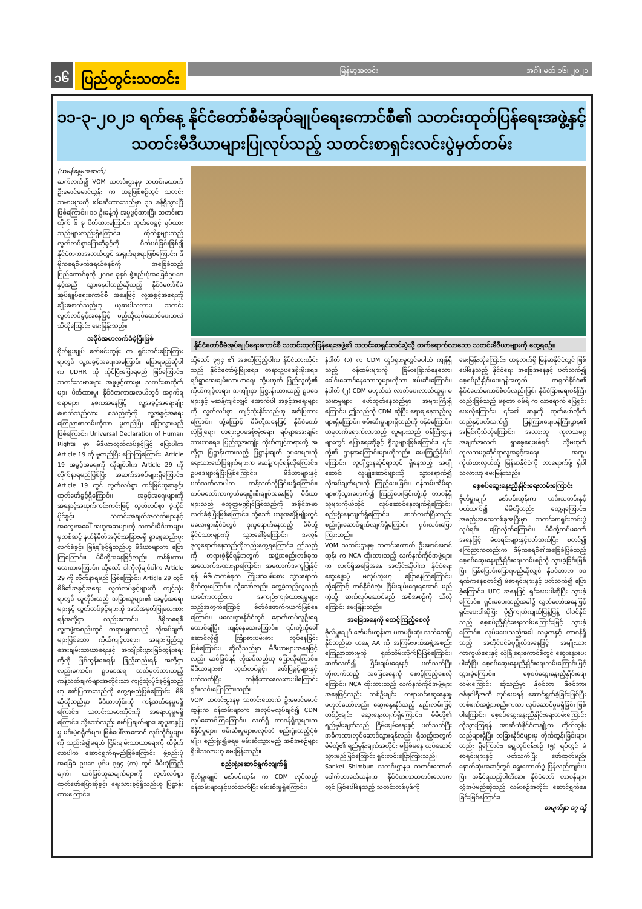၁၆ ပြည်တွင်းသတင်း
မြန်မာ့အလင်း အင်္ဂါ၊ မတ် ၁၆၊ ၂၀၂၁
၁၁-၃-၂၀၂၁ ရက်နေ့ နိုင်ငံတော်စီမံအုပ်ချုပ်ရေးကောင်စီ၏ သတင်းထုတ်ပြန်ရေးအဖွဲ့နှင့်
သတင်းမီဒီယာများပြုလုပ်သည့် သတင်းစာရှင်းလင်းပွဲမှတ်တမ်း
(ယမန်နေ့မှအဆက်)
ဆက်လက်၍ VOM သတင်းဌာနမှ သတင်းထောက် ဦးမောင်မောင်ထွန်း က ယခုဖြစ်စဉ်တွင် သတင်းသမားများကို ဖမ်းဆီးထားသည်မှာ ၃၀ ခန့်ရှိသွားပြီ ဖြစ်ကြောင်း၊ ၁၀ ဦးခန့်ကို အမှုဖွင့်ထားပြီး သတင်းစာတိုက် ၆ ခု ပိတ်ထားကြောင်း၊ ထုတ်ဝေခွင့် ရုပ်ထားသည်များလည်းရှိကြောင်း၊ ထိုကိစ္စများသည် လွတ်လပ်စွာပြောဆိုခွင့်ကို ပိတ်ပင်ခြင်းဖြစ်၍ နိုင်ငံတကာအလယ်တွင် အရှက်ရစရာဖြစ်ကြောင်း၊ ဒီမိုကရေစီဖက်ဒရယ်စနစ်ကို အခြေခံသည့် ပြည်ထောင်စုကို ၂၀၀၈ ခုနှစ် ဖွဲ့စည်းပုံအခြေခံဥပဒေနှင့်အညီ သွားနေပါသည်ဆိုသည့် နိုင်ငံတော်စီမံအုပ်ချုပ်ရေးကောင်စီ အနေဖြင့် လူ့အခွင့်အရေးကို ချိုးဖောက်သည်ဟု ယူဆပါသလား၊ သတင်းလွတ်လပ်ခွင့်အနေဖြင့် မည်သို့လုပ်ဆောင်ပေးသလဲ သိလိုကြောင်း မေးမြန်းသည်။
အခိုင်အမာလက်ခံခဲ့ပြီးဖြစ်
ဗိုလ်မှူးချုပ် ဇော်မင်းထွန်း က ရှင်းလင်းပြောကြားရာတွင် လူ့အခွင့်အရေးအကြောင်း ပြောရမည်ဆိုပါက UDHR ကို ကိုင်ပြီးပြောရမည် ဖြစ်ကြောင်း၊ သတင်းသမားများ အမှုဖွင့်ထားမှု၊ သတင်းစာတိုက်များ ပိတ်ထားမှု၊ နိုင်ငံတကာအလယ်တွင် အရှက်ရစရာများ၊ နစကအနေဖြင့် လူ့အခွင့်အရေးချိုးဖောက်သည်လား စသည်တို့ကို လူ့အခွင့်အရေးကြေညာစာတမ်းကိုသာ မှုတည်ပြီး ပြောသွားမည်ဖြစ်ကြောင်း၊ Universal Declaration of Human Rights မှာ မီဒီယာလွတ်လပ်ခွင့်ဖြင့် ပြောပါက Article 19 ကို မှုတည်ပြီး ပြောကြကြောင်း၊ Article 19 အခွင့်အရေးကို လိုချင်ပါက Article 29 ကို လိုက်နာရမည်ဖြစ်ပြီး အဆက်အစပ်များရှိကြောင်း၊ Article 19 တွင် လွတ်လပ်စွာ ထင်မြင်ယူဆခွင့်၊ ထုတ်ဖော်ခွင့်ရှိကြောင်း၊ အခွင့်အရေးများကို အနှောင့်အယှက်ကင်းကင်းဖြင့် လွတ်လပ်စွာ စွဲကိုင်ပိုင်ခွင့်၊ သတင်းအချက်အလက်များနှင့် အတွေးအခေါ် အယူအဆများကို သတင်းမီဒီယာများမှတစ်ဆင့် နယ်နိမိတ်အပိုင်းအခြားမရှိ ရှာဖွေဆည်းပူးလက်ခံခွင့်၊ ဖြန့်ချိခွင့်ရှိသည်ဟု မီဒီယာများက ပြောကြကြောင်း၊ မိမိတို့အနေဖြင့်လည်း တန်ဖိုးထားလေးစားကြောင်း၊ သို့သော် ဒါကိုလိုချင်ပါက Article 29 ကို လိုက်နာရမည် ဖြစ်ကြောင်း၊ Article 29 တွင် မိမိ၏အခွင့်အရေး လွတ်လပ်ခွင့်များကို ကျင့်သုံးရာတွင် လူတိုင်းသည် အခြားသူများ၏ အခွင့်အရေးများနှင့် လွတ်လပ်ခွင့်များကို အသိအမှတ်ပြုလေးစားရန်အလို့ငှာ လည်းကောင်း၊ ဒီမိုကရေစီ လူ့အဖွဲ့အစည်းတွင် တရားမျှတသည့် လိုအပ်ချက်များဖြစ်သော ကိုယ်ကျင့်တရား၊ အများပြည်သူအေးချမ်းသာယာရေးနှင့် အကျိုးစီးပွားဖြစ်ထွန်းရေးတို့ကို ဖြစ်ထွန်းစေရန်၊ ဖြည့်ဆည်းရန် အလို့ငှာလည်းကောင်း၊ ဥပဒေအရ သတ်မှတ်ထားသည့် ကန့်သတ်ချက်များအတိုင်းသာ ကျင့်သုံးပိုင်ခွင့်ရှိသည်ဟု ဖော်ပြထားသည်ကို တွေ့ရမည်ဖြစ်ကြောင်း၊ မိမိဆိုလိုသည်မှာ မီဒီယာတိုင်းကို ကန့်သတ်နေမှုမရှိကြောင်း၊ သတင်းသမားတိုင်းကို အရေးယူမှုမရှိကြောင်း၊ သို့သော်လည်း ဖော်ပြချက်များ၊ ဆူပူဆန္ဒပြမှု မင်းမဲ့စရိုက်များ ဖြစ်ပေါ်လာအောင် လုပ်ကိုင်မှုများကို သည်းခံ၍မရဘဲ ငြိမ်းချမ်းသာယာရေးကို ထိခိုက်လာပါက ဆောင်ရွက်ရမည်ဖြစ်ကြောင်း၊ ဖွဲ့စည်းပုံအခြေခံ ဥပဒေ ပုဒ်မ ၃၅၄ (က) တွင် မိမိယုံကြည်ချက်၊ ထင်မြင်ယူဆချက်များကို လွတ်လပ်စွာထုတ်ဖော်ပြောဆိုခွင့်၊ ရေးသားခွင့်ရှိသည်ဟု ပြဋ္ဌာန်းထားကြောင်း၊
နိုင်ငံတော်စီမံအုပ်ချုပ်ရေးကောင်စီ သတင်းထုတ်ပြန်ရေးအဖွဲ့၏ သတင်းစာရှင်းလင်းပွဲသို့ တက်ရောက်လာသော သတင်းမီဒီယာများကို တွေ့ရစဉ်။
သို့သော် ၃၅၄ ၏ အစတိုကြည့်ပါက နိုင်ငံသားတိုင်းသည် နိုင်ငံတော်ဖွံ့ဖြိုးရေး၊ တရားဥပဒေစိုးမိုးရေး၊ ရပ်ရွာအေးချမ်းသာယာရေး သို့မဟုတ် ပြည်သူတို့၏ ကိုယ်ကျင့်တရား အကျိုးငှာ ပြဋ္ဌာန်းထားသည့် ဥပဒေများနှင့် မဆန့်ကျင်လျှင် အောက်ပါ အခွင့်အရေးများကို လွတ်လပ်စွာ ကျင့်သုံးနိုင်သည်ဟု ဖော်ပြထားကြောင်း၊ ထို့ကြောင့် မိမိတို့အနေဖြင့် နိုင်ငံတော် လုံခြုံရေး၊ တရားဥပဒေစိုးမိုးရေး၊ ရပ်ရွာအေးချမ်းသာယာရေး၊ ပြည်သူ့အကျိုး ကိုယ်ကျင့်တရားတို့ အလို့ငှာ ပြဋ္ဌာန်းထားသည့် ပြဋ္ဌာန်းချက် ဥပဒေများကို ရေးသားဖော်ပြချက်များက မဆန့်ကျင်ရန်လိုကြောင်း၊ ဥပဒေများရှိပြီးဖြစ်ကြောင်း၊ မီဒီယာများနှင့် ပတ်သက်လာပါက ကန့်သတ်လိုခြင်းမရှိကြောင်း၊ တပ်မတော်ကာကွယ်ရေးဦးစီးချုပ်အနေဖြင့် မီဒီယာများသည် စတုတ္ထမဏ္ဍိုင်ဖြစ်သည်ကို အခိုင်အမာလက်ခံခဲ့ပြီးဖြစ်ကြောင်း၊ သို့သော် ယခုအချိန်မျိုးတွင် မလေးရှားနိုင်ငံတွင် ဒုက္ခရောက်နေသည့် မိမိတို့နိုင်ငံသားများကို သွားခေါ်ခဲ့ကြောင်း၊ အလွန်ဒုက္ခရောက်နေသည်ကိုလည်းတွေ့ရကြောင်း၊ ဤသည်ကို တရားစွဲနိုင်ရန်အတွက် အဖွဲ့အစည်းတစ်ခုက အထောက်အထားရှာကြောင်း၊ အထောက်အကူပြုနိုင်ရန် မီဒီယာတစ်ခုက ကြိုးစားပမ်းစား သွားရောက်ရိုက်ကူးကြောင်း၊ သို့သော်လည်း တွေ့ခဲ့သည့်လူသည် ယခင်ကတည်းက အကျဉ်းကျခံထားရမှုများသည့်အတွက်ကြောင့် စိတ်ဝဲဖောက်ဂယက်ဖြစ်နေကြောင်း၊ မလေးရှားနိုင်ငံတွင် နောက်ထပ်လူဦးရေထောင်ချီပြီး ကျန်နေသေးကြောင်း၊ ၎င်းတို့ကိုခေါ်ဆောင်လို၍ ကြိုးစားပမ်းစား လုပ်နေခြင်းဖြစ်ကြောင်း၊ ဆိုလိုသည်မှာ မီဒီယာများအနေဖြင့်လည်း ဆင်ခြင်ရန် လိုအပ်သည်ဟု ပြောလိုကြောင်း၊ မီဒီယာများ၏ လွတ်လပ်ခွင့်၊ ဖော်ပြခွင့်များနှင့်ပတ်သက်ပြီး တန်ဖိုးထားလေးစားပါကြောင်း ရှင်းလင်းပြောကြားသည်။
VOM သတင်းဌာနမှ သတင်းထောက် ဦးမောင်မောင်ထွန်းက ဝန်ထမ်းများက အလုပ်မလုပ်ချင်၍ CDM လုပ်ဆောင်ကြကြောင်း၊ လက်ရှိ တာဝန်ရှိသူများက ဖိနှိပ်မှုများ၊ ဖမ်းဆီးမှုများမလုပ်ဘဲ စည်းရုံးသည့်ပုံစံမျိုး၊ စည်းရုံး၍မရမှ ဖမ်းဆီးသွားမည့် အစီအစဉ်များရှိပါသလားဟု မေးမြန်းသည်။
စည်းရုံးဆောင်ရွက်လျက်ရှိ
ဗိုလ်မှူးချုပ် ဇော်မင်းထွန်း က CDM လုပ်သည့် ဝန်ထမ်းများနှင့်ပတ်သက်ပြီး ဖမ်းဆီးမှုရှိကြောင်း၊
နံပါတ် (၁) က CDM လှုပ်ရှားမှုတွင်မပါဘဲ ကျန်ရှိသည့် ဝန်ထမ်းများကို ခြိမ်းခြောက်နေသော၊ ခေါင်းဆောင်နေသောသူများကိုသာ ဖမ်းဆီးကြောင်း၊ နံပါတ် (၂) CDM မဟုတ်ဘဲ လာဘ်ပေးလာဘ်ယူမှု၊ မသမာမှုများ ဖော်ထုတ်နေသည်မှာ အများကြီးရှိကြောင်း၊ ဤသည်ကို CDM ဆိုပြီး ရောချနေသည့်လူများရှိကြောင်း၊ ဖမ်းဆီးမှုများရှိသည်ကို ဝန်ခံကြောင်း၊ ယခုတက်ရောက်လာသည့် လူများသည် ဝန်ကြီးဌာနများတွင် ပြောရေးဆိုခွင့် ရှိသူများဖြစ်ကြောင်း၊ ၎င်းတို့၏ ဌာနအကြောင်းများကိုလည်း မေးကြည့်နိုင်ပါကြောင်း၊ လူပျိုဌာနဆိုင်ရာတွင် ရှိနေသည့် အပျိုဆောင်၊ လူပျိုဆောင်များသို့ သွားရောက်၍ လိုအပ်ချက်များကို ကြည့်ပေးခြင်း၊ ဝန်ထမ်းအိမ်ရာများကိုသွားရောက်၍ ကြည့်ပေးခြင်းတို့ကို တာဝန်ရှိသူများကိုယ်တိုင် လုပ်ဆောင်နေလျက်ရှိကြောင်း၊ စည်းရုံးနေလျက်ရှိကြောင်း၊ ဆက်လက်ပြီးလည်း စည်းရုံးဆောင်ရွက်လျက်ရှိကြောင်း ရှင်းလင်းပြောကြားသည်။
VOM သတင်းဌာနမှ သတင်းထောက် ဦးမောင်မောင်ထွန်း က NCA ထိုးထားသည့် လက်နက်ကိုင်အဖွဲ့များက လက်ရှိအခြေအနေ အတိုင်းဆိုပါက နိုင်ငံရေးဆွေးနွေးပွဲ မလုပ်ဘူးဟု ပြောနေကြကြောင်း၊ ထို့ကြောင့် တစ်နိုင်ငံလုံး ငြိမ်းချမ်းရေးရအောင် မည်ကဲ့သို့ ဆက်လုပ်ဆောင်မည် အစီအစဉ်ကို သိလိုကြောင်း မေးမြန်းသည်။
အခြေအနေကို စောင့်ကြည့်စေလို
ဗိုလ်မှူးချုပ် ဇော်မင်းထွန်းက ပထမဦးဆုံး သက်သေပြနိုင်သည်မှာ ယနေ့ AA ကို အကြမ်းဖက်အဖွဲ့အစည်း ကြေညာထားမှုကို ရုတ်သိမ်းလိုက်ပြီဖြစ်ကြောင်း၊ ဆက်လက်၍ ငြိမ်းချမ်းရေးနှင့် ပတ်သက်ပြီး တိုးတက်သည့် အခြေအနေကို စောင့်ကြည့်စေလိုကြောင်း၊ NCA ထိုးထားသည့် လက်နက်ကိုင်အဖွဲ့များအနေဖြင့်လည်း တစ်ဦးချင်း တရားဝင်ဆွေးနွေးမှု မဟုတ်သော်လည်း ဆွေးနွေးနိုင်သည့် နည်းလမ်းဖြင့် တစ်ဦးချင်း ဆွေးနွေးလျက်ရှိကြောင်း၊ မိမိတို့၏ ရည်မှန်းချက်သည် ငြိမ်းချမ်းရေးနှင့် ပတ်သက်ပြီး အဓိကထားလုပ်ဆောင်သွားရန်လည်း ရှိသည့်အတွက် မိမိတို့၏ ရည်မှန်းချက်အတိုင်း မဖြစ်မနေ လုပ်ဆောင်သွားမည်ဖြစ်ကြောင်း ရှင်းလင်းပြောကြားသည်။
Sankei Shimbun သတင်းဌာနမှ သတင်းထောက် ဒေါက်တာဇော်သန်းက နိုင်ငံတကာသတင်းလောကတွင် ဖြစ်ပေါ်နေသည့် သတင်းတစ်ပုဒ်ကို
မေးမြန်းလိုကြောင်း၊ ယခုလက်ရှိ မြန်မာနိုင်ငံတွင် ဖြစ်ပေါ်နေသည့် နိုင်ငံရေး အခြေအနေနှင့် ပတ်သက်၍ စေ့စပ်ညှိနှိုင်းပေးရန်အတွက် တရုတ်နိုင်ငံ၏ နိုင်ငံတော်ကောင်စီဝင်လည်းဖြစ်၊ နိုင်ငံခြားရေးဝန်ကြီးလည်းဖြစ်သည့် မစ္စတာ ဝမ်ရိ က လာရောက် ဖြေရှင်းပေးလိုကြောင်း၊ ၎င်း၏ ဆန္ဒကို ထုတ်ဖော်လိုက်သည်နှင့်ပတ်သက်၍ ပြန်ကြားရေးဝန်ကြီးဌာန၏ အမြင်ကိုသိလိုကြောင်း၊ အလားတူ ကုလသမဂ္ဂ အချက်အလက် ရှာဖွေရေးမစ်ရှင် သို့မဟုတ် ကုလသမဂ္ဂဆိုင်ရာလူ့အခွင့်အရေး အထူးကိုယ်စားလှယ်တို့ မြန်မာနိုင်ငံကို လာရောက်ဖို့ ရှိပါသလားဟု မေးမြန်းသည်။
စေ့စပ်ဆွေးနွေးညှိနှိုင်းရေးလမ်းကြောင်း
ဗိုလ်မှူးချုပ် ဇော်မင်းထွန်းက ယင်းသတင်းနှင့် ပတ်သက်၍ မိမိတို့လည်း တွေ့ရကြောင်း၊ အစည်းအဝေးတစ်ခုအပြီးမှာ သတင်းစာရှင်းလင်းပွဲ လုပ်ရင်း ပြောလိုက်ကြောင်း၊ မိမိတို့တပ်မတော်အနေဖြင့် မဲစာရင်းများနှင့်ပတ်သက်ပြီး စတင်၍ ကြေညာကတည်းက ဒီမိုကရေစီ၏အခြေခံဖြစ်သည့် စေ့စပ်ဆွေးနွေးညှိနှိုင်းရေးလမ်းစဉ်ကို သွားခဲ့ခြင်းဖြစ်ပြီး ပြန်ပြောင်းပြောရမည်ဆိုလျှင် နိုဝင်ဘာလ ၁၀ ရက်ကနေစတင်၍ မဲစာရင်းများနှင့် ပတ်သက်၍ ပြောခဲ့ကြောင်း၊ UEC အနေဖြင့် ရှင်းပေးပါဆိုပြီး သွားခဲ့ကြောင်း၊ ရှင်းမပေးသည့်အခါ၌ လွှတ်တော်အနေဖြင့် ရှင်းပေးပါဆိုပြီး ပို၍ကျယ်ကျယ်ပြန့်ပြန့် ပါဝင်နိုင်သည့် စေ့စပ်ညှိနှိုင်းရေးလမ်းကြောင်းဖြင့် သွားခဲ့ကြောင်း၊ လုပ်မပေးသည့်အခါ သမ္မတနှင့် တာဝန်ရှိသည့် အတိုင်ပင်ခံပုဂ္ဂိုလ်အနေဖြင့် အမျိုးသားကာကွယ်ရေးနှင့် လုံခြုံရေးကောင်စီတွင် ဆွေးနွေးပေးပါဆိုပြီး စေ့စပ်ဆွေးနွေးညှိနှိုင်းရေးလမ်းကြောင်းဖြင့် သွားခဲ့ကြောင်း၊ စေ့စပ်ဆွေးနွေးညှိနှိုင်းရေးလမ်းကြောင်း ဆိုသည်မှာ နိုဝင်ဘာ၊ ဒီဇင်ဘာ၊ ဇန်နဝါရီအထိ လုပ်ပေးရန် ဆောင်ရွက်ခဲ့ခြင်းဖြစ်ပြီး တစ်ဖက်အဖွဲ့အစည်းကသာ လုပ်ဆောင်မှုမရှိခြင်း ဖြစ်ပါကြောင်း၊ စေ့စပ်ဆွေးနွေးညှိနှိုင်းရေးလမ်းကြောင်းကိုသွားကြရန် အာဆီယံနိုင်ငံတချို့က တိုက်တွန်းသည်များရှိပြီး တခြားနိုင်ငံများမှ တိုက်တွန်းခြင်းများလည်း ရှိကြောင်း၊ ရွေ့လုပ်ငန်းစဉ် (၅) ရပ်တွင် မဲစာရင်းများနှင့် ပတ်သက်ပြီး ဖော်ထုတ်မည်၊ နောက်ဆုံးအဆင့်တွင် ရွေးကောက်ပွဲ ပြန်လည်ကျင်းပပြီး အနိုင်ရသည့်ပါတီအား နိုင်ငံတော် တာဝန်များ လွှဲအပ်မည်ဆိုသည့် လမ်းစဉ်အတိုင်း ဆောင်ရွက်နေခြင်းဖြစ်ကြောင်း၊
စာမျက်နှာ ၁၇ သို့